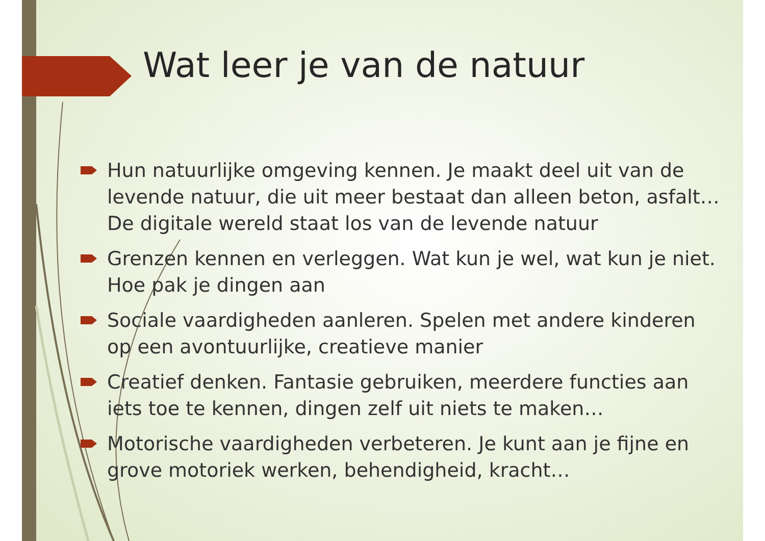Wat leer je van de natuur
Hun natuurlijke omgeving kennen. Je maakt deel uit van de levende natuur, die uit meer bestaat dan alleen beton, asfalt… De digitale wereld staat los van de levende natuur
Grenzen kennen en verleggen. Wat kun je wel, wat kun je niet. Hoe pak je dingen aan
Sociale vaardigheden aanleren. Spelen met andere kinderen op een avontuurlijke, creatieve manier
Creatief denken. Fantasie gebruiken, meerdere functies aan iets toe te kennen, dingen zelf uit niets te maken…
Motorische vaardigheden verbeteren. Je kunt aan je fijne en grove motoriek werken, behendigheid, kracht…